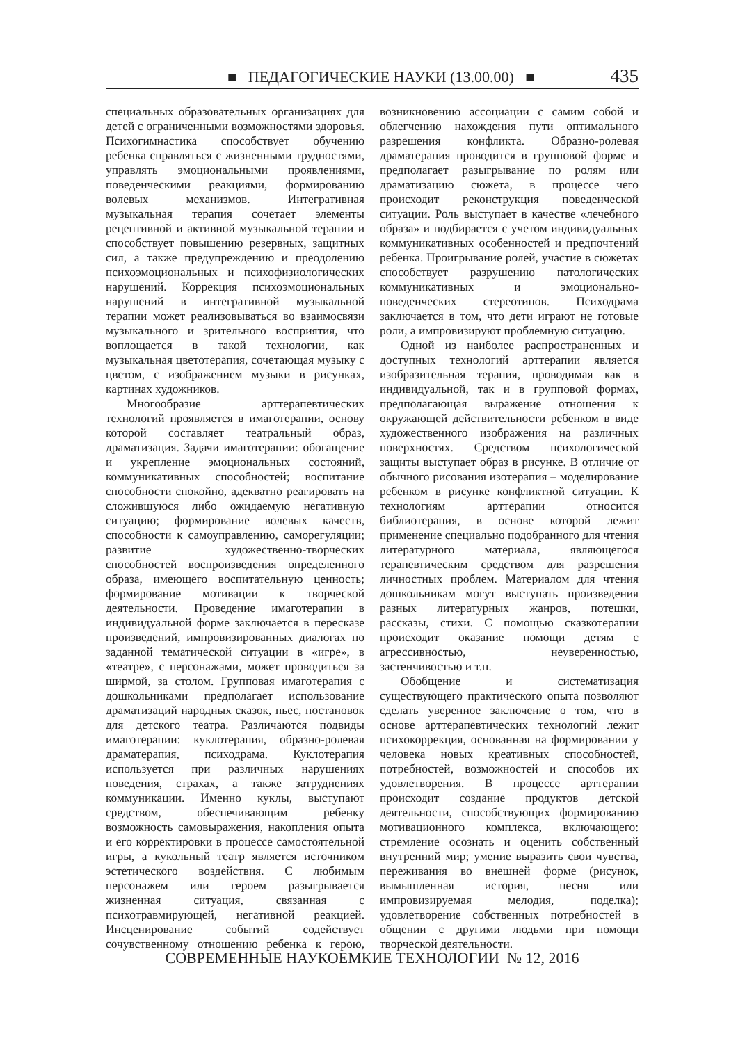■ ПЕДАГОГИЧЕСКИЕ НАУКИ (13.00.00) ■ 435
специальных образовательных организациях для детей с ограниченными возможностями здоровья. Психогимнастика способствует обучению ребенка справляться с жизненными трудностями, управлять эмоциональными проявлениями, поведенческими реакциями, формированию волевых механизмов. Интегративная музыкальная терапия сочетает элементы рецептивной и активной музыкальной терапии и способствует повышению резервных, защитных сил, а также предупреждению и преодолению психоэмоциональных и психофизиологических нарушений. Коррекция психоэмоциональных нарушений в интегративной музыкальной терапии может реализовываться во взаимосвязи музыкального и зрительного восприятия, что воплощается в такой технологии, как музыкальная цветотерапия, сочетающая музыку с цветом, с изображением музыки в рисунках, картинах художников.
Многообразие арттерапевтических технологий проявляется в имаготерапии, основу которой составляет театральный образ, драматизация. Задачи имаготерапии: обогащение и укрепление эмоциональных состояний, коммуникативных способностей; воспитание способности спокойно, адекватно реагировать на сложившуюся либо ожидаемую негативную ситуацию; формирование волевых качеств, способности к самоуправлению, саморегуляции; развитие художественно-творческих способностей воспроизведения определенного образа, имеющего воспитательную ценность; формирование мотивации к творческой деятельности. Проведение имаготерапии в индивидуальной форме заключается в пересказе произведений, импровизированных диалогах по заданной тематической ситуации в «игре», в «театре», с персонажами, может проводиться за ширмой, за столом. Групповая имаготерапия с дошкольниками предполагает использование драматизаций народных сказок, пьес, постановок для детского театра. Различаются подвиды имаготерапии: куклотерапия, образно-ролевая драматерапия, психодрама. Куклотерапия используется при различных нарушениях поведения, страхах, а также затруднениях коммуникации. Именно куклы, выступают средством, обеспечивающим ребенку возможность самовыражения, накопления опыта и его корректировки в процессе самостоятельной игры, а кукольный театр является источником эстетического воздействия. С любимым персонажем или героем разыгрывается жизненная ситуация, связанная с психотравмирующей, негативной реакцией. Инсценирование событий содействует сочувственному отношению ребенка к герою, возникновению ассоциации с самим собой и облегчению нахождения пути оптимального разрешения конфликта. Образно-ролевая драматерапия проводится в групповой форме и предполагает разыгрывание по ролям или драматизацию сюжета, в процессе чего происходит реконструкция поведенческой ситуации. Роль выступает в качестве «лечебного образа» и подбирается с учетом индивидуальных коммуникативных особенностей и предпочтений ребенка. Проигрывание ролей, участие в сюжетах способствует разрушению патологических коммуникативных и эмоционально-поведенческих стереотипов. Психодрама заключается в том, что дети играют не готовые роли, а импровизируют проблемную ситуацию.
Одной из наиболее распространенных и доступных технологий арттерапии является изобразительная терапия, проводимая как в индивидуальной, так и в групповой формах, предполагающая выражение отношения к окружающей действительности ребенком в виде художественного изображения на различных поверхностях. Средством психологической защиты выступает образ в рисунке. В отличие от обычного рисования изотерапия – моделирование ребенком в рисунке конфликтной ситуации. К технологиям арттерапии относится библиотерапия, в основе которой лежит применение специально подобранного для чтения литературного материала, являющегося терапевтическим средством для разрешения личностных проблем. Материалом для чтения дошкольникам могут выступать произведения разных литературных жанров, потешки, рассказы, стихи. С помощью сказкотерапии происходит оказание помощи детям с агрессивностью, неуверенностью, застенчивостью и т.п.
Обобщение и систематизация существующего практического опыта позволяют сделать уверенное заключение о том, что в основе арттерапевтических технологий лежит психокоррекция, основанная на формировании у человека новых креативных способностей, потребностей, возможностей и способов их удовлетворения. В процессе арттерапии происходит создание продуктов детской деятельности, способствующих формированию мотивационного комплекса, включающего: стремление осознать и оценить собственный внутренний мир; умение выразить свои чувства, переживания во внешней форме (рисунок, вымышленная история, песня или импровизируемая мелодия, поделка); удовлетворение собственных потребностей в общении с другими людьми при помощи творческой деятельности.
СОВРЕМЕННЫЕ НАУКОЕМКИЕ ТЕХНОЛОГИИ № 12, 2016